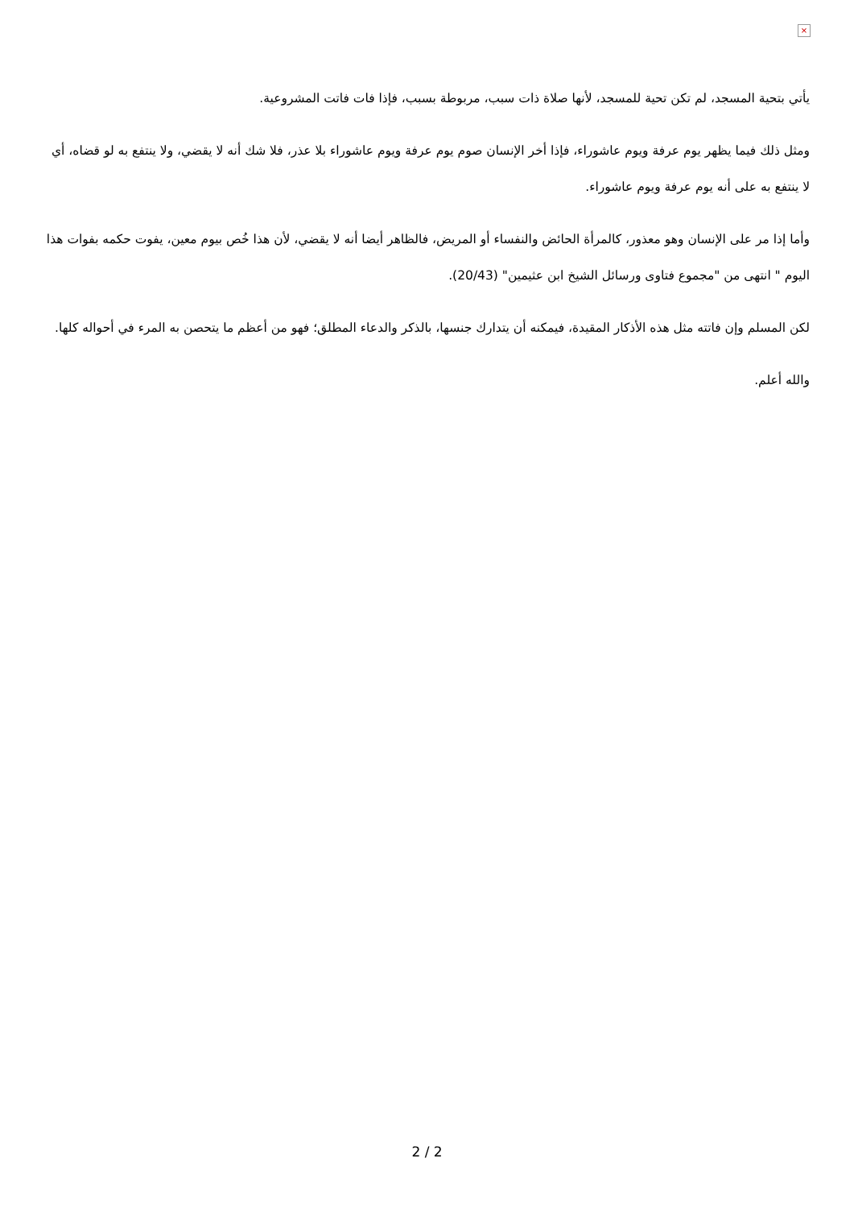×
يأتي بتحية المسجد، لم تكن تحية للمسجد، لأنها صلاة ذات سبب، مربوطة بسبب، فإذا فات فاتت المشروعية.
ومثل ذلك فيما يظهر يوم عرفة ويوم عاشوراء، فإذا أخر الإنسان صوم يوم عرفة ويوم عاشوراء بلا عذر، فلا شك أنه لا يقضي، ولا ينتفع به لو قضاه، أي لا ينتفع به على أنه يوم عرفة ويوم عاشوراء.
وأما إذا مر على الإنسان وهو معذور، كالمرأة الحائض والنفساء أو المريض، فالظاهر أيضا أنه لا يقضي، لأن هذا خُص بيوم معين، يفوت حكمه بفوات هذا اليوم " انتهى من "مجموع فتاوى ورسائل الشيخ ابن عثيمين" (20/43).
لكن المسلم وإن فاتته مثل هذه الأذكار المقيدة، فيمكنه أن يتدارك جنسها، بالذكر والدعاء المطلق؛ فهو من أعظم ما يتحصن به المرء في أحواله كلها.
والله أعلم.
2 / 2